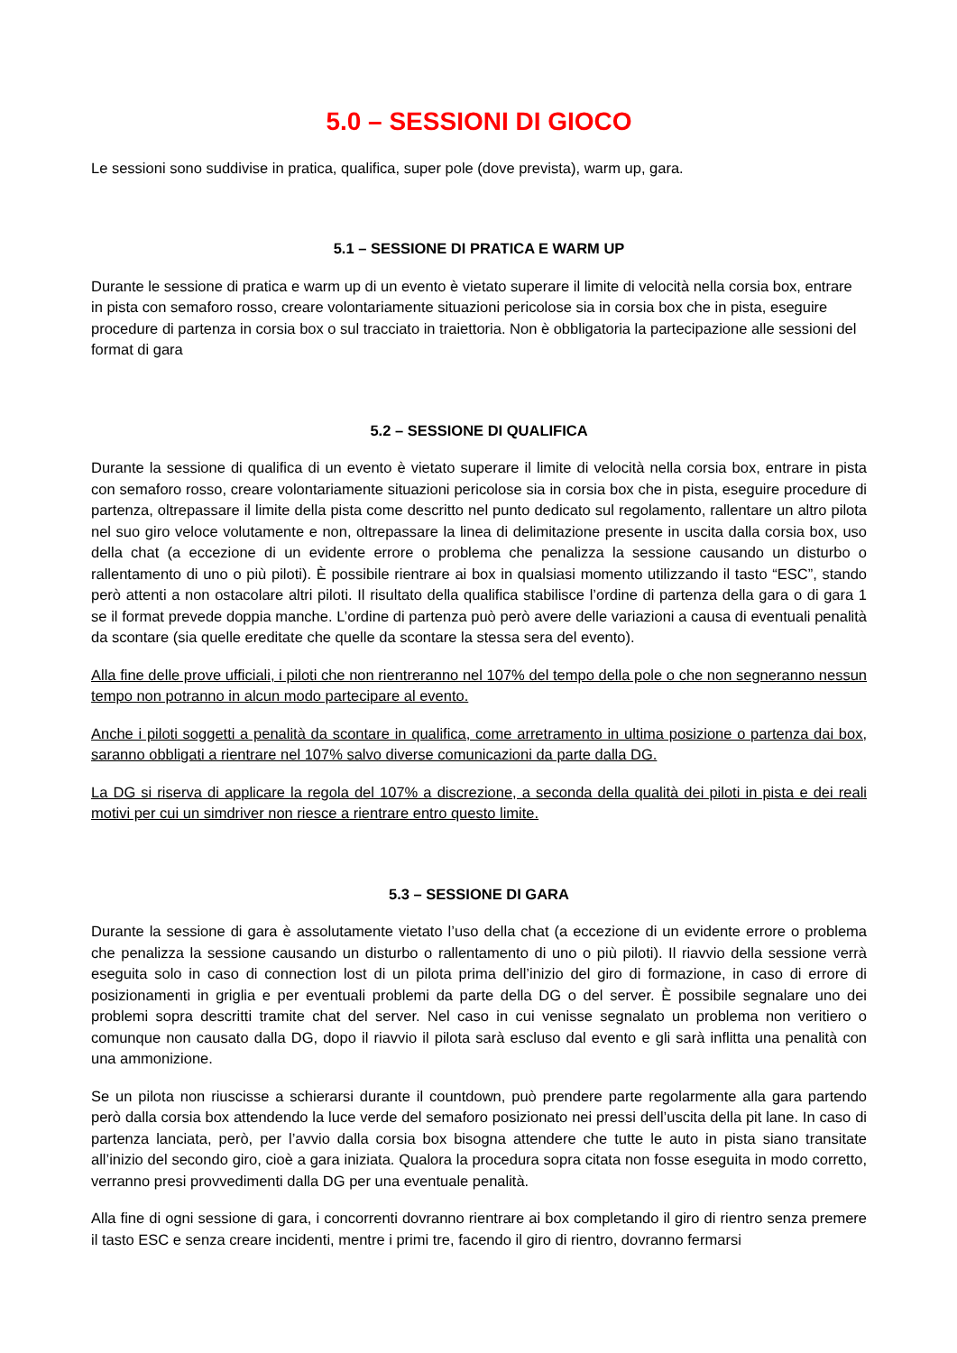5.0 – SESSIONI DI GIOCO
Le sessioni sono suddivise in pratica, qualifica, super pole (dove prevista), warm up, gara.
5.1 – SESSIONE DI PRATICA E WARM UP
Durante le sessione di pratica e warm up di un evento è vietato superare il limite di velocità nella corsia box, entrare in pista con semaforo rosso, creare volontariamente situazioni pericolose sia in corsia box che in pista, eseguire procedure di partenza in corsia box o sul tracciato in traiettoria. Non è obbligatoria la partecipazione alle sessioni del format di gara
5.2 – SESSIONE DI QUALIFICA
Durante la sessione di qualifica di un evento è vietato superare il limite di velocità nella corsia box, entrare in pista con semaforo rosso, creare volontariamente situazioni pericolose sia in corsia box che in pista, eseguire procedure di partenza, oltrepassare il limite della pista come descritto nel punto dedicato sul regolamento, rallentare un altro pilota nel suo giro veloce volutamente e non, oltrepassare la linea di delimitazione presente in uscita dalla corsia box, uso della chat (a eccezione di un evidente errore o problema che penalizza la sessione causando un disturbo o rallentamento di uno o più piloti). È possibile rientrare ai box in qualsiasi momento utilizzando il tasto “ESC”, stando però attenti a non ostacolare altri piloti. Il risultato della qualifica stabilisce l’ordine di partenza della gara o di gara 1 se il format prevede doppia manche. L’ordine di partenza può però avere delle variazioni a causa di eventuali penalità da scontare (sia quelle ereditate che quelle da scontare la stessa sera del evento).
Alla fine delle prove ufficiali, i piloti che non rientreranno nel 107% del tempo della pole o che non segneranno nessun tempo non potranno in alcun modo partecipare al evento.
Anche i piloti soggetti a penalità da scontare in qualifica, come arretramento in ultima posizione o partenza dai box, saranno obbligati a rientrare nel 107% salvo diverse comunicazioni da parte dalla DG.
La DG si riserva di applicare la regola del 107% a discrezione, a seconda della qualità dei piloti in pista e dei reali motivi per cui un simdriver non riesce a rientrare entro questo limite.
5.3 – SESSIONE DI GARA
Durante la sessione di gara è assolutamente vietato l’uso della chat (a eccezione di un evidente errore o problema che penalizza la sessione causando un disturbo o rallentamento di uno o più piloti). Il riavvio della sessione verrà eseguita solo in caso di connection lost di un pilota prima dell’inizio del giro di formazione, in caso di errore di posizionamenti in griglia e per eventuali problemi da parte della DG o del server. È possibile segnalare uno dei problemi sopra descritti tramite chat del server. Nel caso in cui venisse segnalato un problema non veritiero o comunque non causato dalla DG, dopo il riavvio il pilota sarà escluso dal evento e gli sarà inflitta una penalità con una ammonizione.
Se un pilota non riuscisse a schierarsi durante il countdown, può prendere parte regolarmente alla gara partendo però dalla corsia box attendendo la luce verde del semaforo posizionato nei pressi dell’uscita della pit lane. In caso di partenza lanciata, però, per l’avvio dalla corsia box bisogna attendere che tutte le auto in pista siano transitate all’inizio del secondo giro, cioè a gara iniziata. Qualora la procedura sopra citata non fosse eseguita in modo corretto, verranno presi provvedimenti dalla DG per una eventuale penalità.
Alla fine di ogni sessione di gara, i concorrenti dovranno rientrare ai box completando il giro di rientro senza premere il tasto ESC e senza creare incidenti, mentre i primi tre, facendo il giro di rientro, dovranno fermarsi